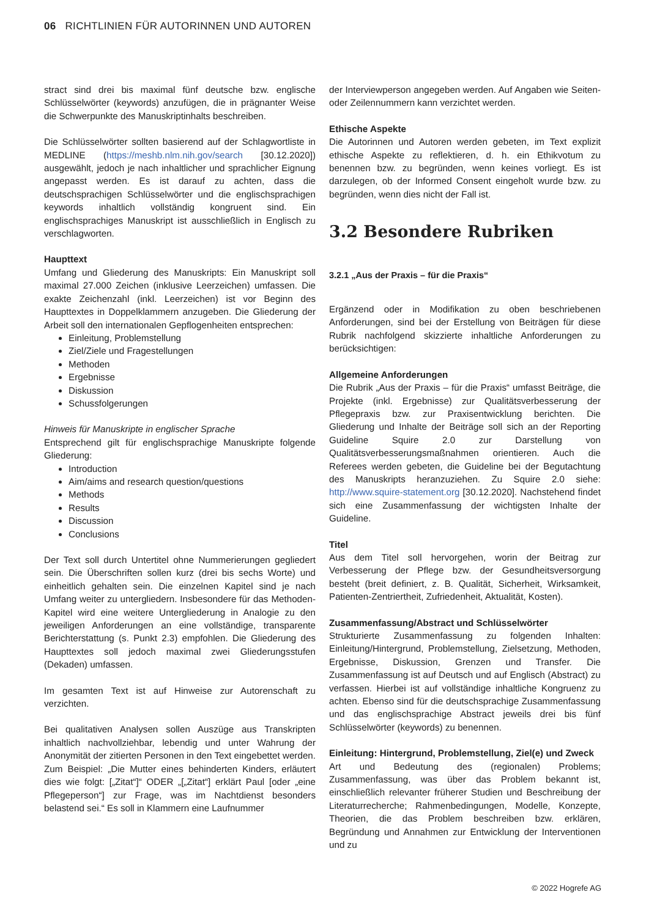06 RICHTLINIEN FÜR AUTORINNEN UND AUTOREN
stract sind drei bis maximal fünf deutsche bzw. englische Schlüsselwörter (keywords) anzufügen, die in prägnanter Weise die Schwerpunkte des Manuskriptinhalts beschreiben.
Die Schlüsselwörter sollten basierend auf der Schlagwortliste in MEDLINE (https://meshb.nlm.nih.gov/search [30.12.2020]) ausgewählt, jedoch je nach inhaltlicher und sprachlicher Eignung angepasst werden. Es ist darauf zu achten, dass die deutschsprachigen Schlüsselwörter und die englischsprachigen keywords inhaltlich vollständig kongruent sind. Ein englischsprachiges Manuskript ist ausschließlich in Englisch zu verschlagworten.
Haupttext
Umfang und Gliederung des Manuskripts: Ein Manuskript soll maximal 27.000 Zeichen (inklusive Leerzeichen) umfassen. Die exakte Zeichenzahl (inkl. Leerzeichen) ist vor Beginn des Haupttextes in Doppelklammern anzugeben. Die Gliederung der Arbeit soll den internationalen Gepflogenheiten entsprechen:
Einleitung, Problemstellung
Ziel/Ziele und Fragestellungen
Methoden
Ergebnisse
Diskussion
Schussfolgerungen
Hinweis für Manuskripte in englischer Sprache
Entsprechend gilt für englischsprachige Manuskripte folgende Gliederung:
Introduction
Aim/aims and research question/questions
Methods
Results
Discussion
Conclusions
Der Text soll durch Untertitel ohne Nummerierungen gegliedert sein. Die Überschriften sollen kurz (drei bis sechs Worte) und einheitlich gehalten sein. Die einzelnen Kapitel sind je nach Umfang weiter zu untergliedern. Insbesondere für das Methoden-Kapitel wird eine weitere Untergliederung in Analogie zu den jeweiligen Anforderungen an eine vollständige, transparente Berichterstattung (s. Punkt 2.3) empfohlen. Die Gliederung des Haupttextes soll jedoch maximal zwei Gliederungsstufen (Dekaden) umfassen.
Im gesamten Text ist auf Hinweise zur Autorenschaft zu verzichten.
Bei qualitativen Analysen sollen Auszüge aus Transkripten inhaltlich nachvollziehbar, lebendig und unter Wahrung der Anonymität der zitierten Personen in den Text eingebettet werden. Zum Beispiel: „Die Mutter eines behinderten Kinders, erläutert dies wie folgt: [„Zitat“]“ ODER „[„Zitat“] erklärt Paul [oder „eine Pflegeperson“] zur Frage, was im Nachtdienst besonders belastend sei.“ Es soll in Klammern eine Laufnummer
der Interviewperson angegeben werden. Auf Angaben wie Seiten- oder Zeilennummern kann verzichtet werden.
Ethische Aspekte
Die Autorinnen und Autoren werden gebeten, im Text explizit ethische Aspekte zu reflektieren, d. h. ein Ethikvotum zu benennen bzw. zu begründen, wenn keines vorliegt. Es ist darzulegen, ob der Informed Consent eingeholt wurde bzw. zu begründen, wenn dies nicht der Fall ist.
3.2 Besondere Rubriken
3.2.1 „Aus der Praxis – für die Praxis“
Ergänzend oder in Modifikation zu oben beschriebenen Anforderungen, sind bei der Erstellung von Beiträgen für diese Rubrik nachfolgend skizzierte inhaltliche Anforderungen zu berücksichtigen:
Allgemeine Anforderungen
Die Rubrik „Aus der Praxis – für die Praxis“ umfasst Beiträge, die Projekte (inkl. Ergebnisse) zur Qualitätsverbesserung der Pflegepraxis bzw. zur Praxisentwicklung berichten. Die Gliederung und Inhalte der Beiträge soll sich an der Reporting Guideline Squire 2.0 zur Darstellung von Qualitätsverbesserungsmaßnahmen orientieren. Auch die Referees werden gebeten, die Guideline bei der Begutachtung des Manuskripts heranzuziehen. Zu Squire 2.0 siehe: http://www.squire-statement.org [30.12.2020]. Nachstehend findet sich eine Zusammenfassung der wichtigsten Inhalte der Guideline.
Titel
Aus dem Titel soll hervorgehen, worin der Beitrag zur Verbesserung der Pflege bzw. der Gesundheitsversorgung besteht (breit definiert, z. B. Qualität, Sicherheit, Wirksamkeit, Patienten-Zentriertheit, Zufriedenheit, Aktualität, Kosten).
Zusammenfassung/Abstract und Schlüsselwörter
Strukturierte Zusammenfassung zu folgenden Inhalten: Einleitung/Hintergrund, Problemstellung, Zielsetzung, Methoden, Ergebnisse, Diskussion, Grenzen und Transfer. Die Zusammenfassung ist auf Deutsch und auf Englisch (Abstract) zu verfassen. Hierbei ist auf vollständige inhaltliche Kongruenz zu achten. Ebenso sind für die deutschsprachige Zusammenfassung und das englischsprachige Abstract jeweils drei bis fünf Schlüsselwörter (keywords) zu benennen.
Einleitung: Hintergrund, Problemstellung, Ziel(e) und Zweck
Art und Bedeutung des (regionalen) Problems; Zusammenfassung, was über das Problem bekannt ist, einschließlich relevanter früherer Studien und Beschreibung der Literaturrecherche; Rahmenbedingungen, Modelle, Konzepte, Theorien, die das Problem beschreiben bzw. erklären, Begründung und Annahmen zur Entwicklung der Interventionen und zu
© 2022 Hogrefe AG